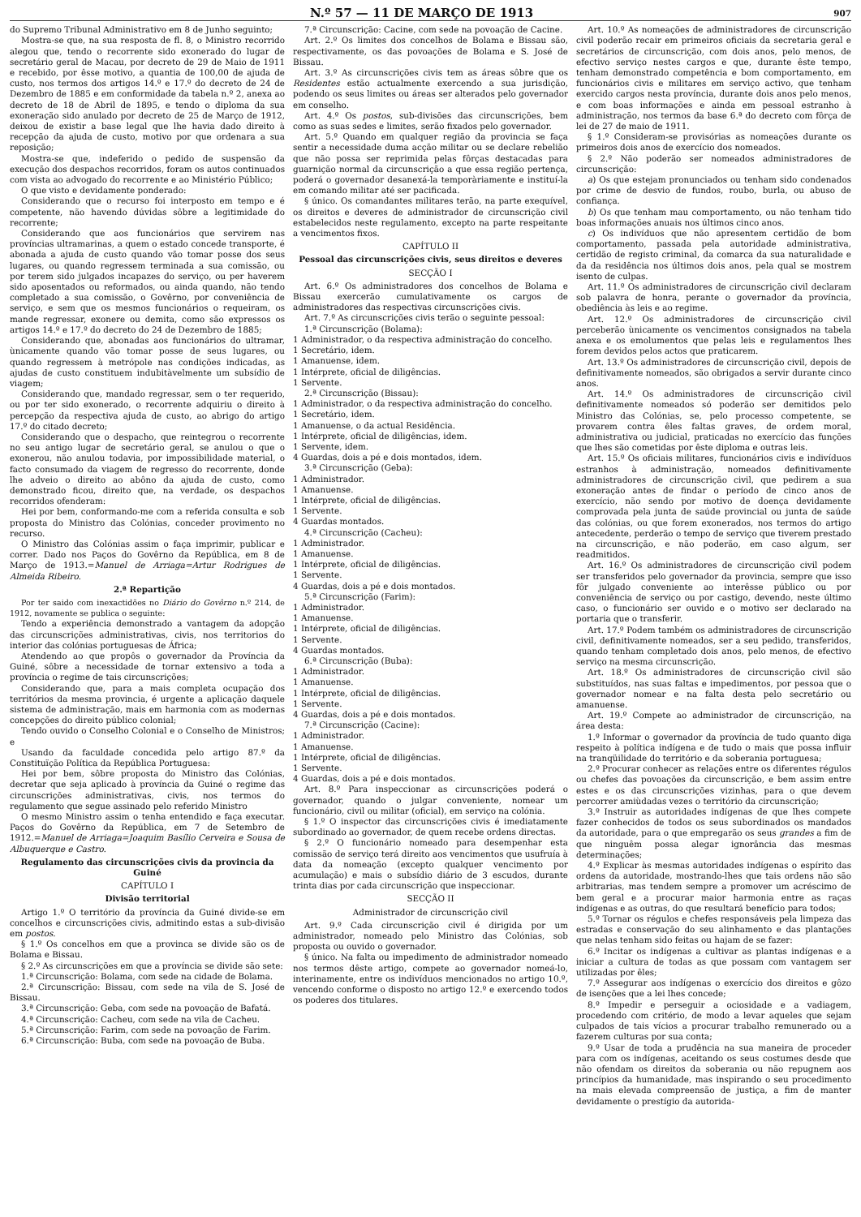N.º 57 — 11 DE MARÇO DE 1913 907
do Supremo Tribunal Administrativo em 8 de Junho seguinto;
Mostra-se que, na sua resposta de fl. 8, o Ministro recorrido alegou que, tendo o recorrente sido exonerado do lugar de secretário geral de Macau, por decreto de 29 de Maio de 1911 e recebido, por êsse motivo, a quantia de 100,00 de ajuda de custo, nos termos dos artigos 14.º e 17.º do decreto de 24 de Dezembro de 1885 e em conformidade da tabela n.º 2, anexa ao decreto de 18 de Abril de 1895, e tendo o diploma da sua exoneração sido anulado por decreto de 25 de Março de 1912, deixou de existir a base legal que lhe havia dado direito à recepção da ajuda de custo, motivo por que ordenara a sua reposição;
Mostra-se que, indeferido o pedido de suspensão da execução dos despachos recorridos, foram os autos continuados com vista ao advogado do recorrente e ao Ministério Público;
O que visto e devidamente ponderado:
Considerando que o recurso foi interposto em tempo e é competente, não havendo dúvidas sôbre a legitimidade do recorrente;
Considerando que aos funcionários que servirem nas províncias ultramarinas, a quem o estado concede transporte, é abonada a ajuda de custo quando vão tomar posse dos seus lugares, ou quando regressem terminada a sua comissão, ou por terem sido julgados incapazes do serviço, ou per haverem sido aposentados ou reformados, ou ainda quando, não tendo completado a sua comissão, o Govêrno, por conveniência de serviço, e sem que os mesmos funcionários o requeiram, os mande regressar, exonere ou demita, como são expressos os artigos 14.º e 17.º do decreto do 24 de Dezembro de 1885;
Considerando que, abonadas aos funcionários do ultramar, ùnicamente quando vão tomar posse de seus lugares, ou quando regressem à metrópole nas condições indicadas, as ajudas de custo constituem indubitàvelmente um subsídio de viagem;
Considerando que, mandado regressar, sem o ter requerido, ou por ter sido exonerado, o recorrente adquiriu o direito à percepção da respectiva ajuda de custo, ao abrigo do artigo 17.º do citado decreto;
Considerando que o despacho, que reintegrou o recorrente no seu antigo lugar de secretário geral, se anulou o que o exonerou, não anulou todavia, por impossibilidade material, o facto consumado da viagem de regresso do recorrente, donde lhe adveio o direito ao abôno da ajuda de custo, como demonstrado ficou, direito que, na verdade, os despachos recorridos ofenderam:
Hei por bem, conformando-me com a referida consulta e sob proposta do Ministro das Colónias, conceder provimento no recurso.
O Ministro das Colónias assim o faça imprimir, publicar e correr. Dado nos Paços do Govêrno da República, em 8 de Março de 1913.=Manuel de Arriaga=Artur Rodrigues de Almeida Ribeiro.
2.ª Repartição
Por ter saido com inexactidões no Diário do Govêrno n.º 214, de 1912, novamente se publica o seguinte:
Tendo a experiência demonstrado a vantagem da adopção das circunscrições administrativas, civis, nos territorios do interior das colónias portuguesas de África;
Atendendo ao que propôs o governador da Província da Guiné, sôbre a necessidade de tornar extensivo a toda a província o regime de tais circunscrições;
Considerando que, para a mais completa ocupação dos territórios da mesma provincia, é urgente a aplicação daquele sistema de administração, mais em harmonia com as modernas concepções do direito público colonial;
Tendo ouvido o Conselho Colonial e o Conselho de Ministros; e
Usando da faculdade concedida pelo artigo 87.º da Constituïção Política da República Portuguesa:
Hei por bem, sôbre proposta do Ministro das Colónias, decretar que seja aplicado à província da Guiné o regime das circunscrições administrativas, civis, nos termos do regulamento que segue assinado pelo referido Ministro
O mesmo Ministro assim o tenha entendido e faça executar. Paços do Govêrno da República, em 7 de Setembro de 1912.=Manuel de Arriaga=Joaquim Basílio Cerveira e Sousa de Albuquerque e Castro.
Regulamento das circunscrições civis da provincia da Guiné
CAPÍTULO I
Divisão territorial
Artigo 1.º O território da província da Guiné divide-se em concelhos e circunscrições civis, admitindo estas a sub-divisão em postos.
§ 1.º Os concelhos em que a provinca se divide são os de Bolama e Bissau.
§ 2.º As circunscrições em que a província se divide são sete:
1.ª Circunscrição: Bolama, com sede na cidade de Bolama.
2.ª Circunscrição: Bissau, com sede na vila de S. José de Bissau.
3.ª Circunscrição: Geba, com sede na povoação de Bafatá.
4.ª Circunscrição: Cacheu, com sede na vila de Cacheu.
5.ª Circunscrição: Farim, com sede na povoação de Farim.
6.ª Circunscrição: Buba, com sede na povoação de Buba.
7.ª Circunscrição: Cacine, com sede na povoação de Cacine.
Art. 2.º Os limites dos concelhos de Bolama e Bissau são, respectivamente, os das povoações de Bolama e S. José de Bissau.
Art. 3.º As circunscrições civis tem as áreas sôbre que os Residentes estão actualmente exercendo a sua jurisdição, podendo os seus limites ou áreas ser alterados pelo governador em conselho.
Art. 4.º Os postos, sub-divisões das circunscrições, bem como as suas sedes e limites, serão fixados pelo governador.
Art. 5.º Quando em qualquer região da provincia se faça sentir a necessidade duma acção militar ou se declare rebelião que não possa ser reprimida pelas fôrças destacadas para guarnição normal da circunscrição a que essa região pertença, poderá o governador desanexá-la temporàriamente e instituí-la em comando militar até ser pacificada.
§ único. Os comandantes militares terão, na parte exequível, os direitos e deveres de administrador de circunscrição civil estabelecidos neste regulamento, excepto na parte respeitante a vencimentos fixos.
CAPÍTULO II
Pessoal das circunscrições civis, seus direitos e deveres
SECÇÃO I
Art. 6.º Os administradores dos concelhos de Bolama e Bissau exercerão cumulativamente os cargos de administradores das respectivas circunscrições civis.
Art. 7.º As circunscrições civis terão o seguinte pessoal:
1.ª Circunscrição (Bolama):
1 Administrador, o da respectiva administração do concelho.
1 Secretário, idem.
1 Amanuense, idem.
1 Intérprete, oficial de diligências.
1 Servente.
2.ª Circunscrição (Bissau):
1 Administrador, o da respectiva administração do concelho.
1 Secretário, idem.
1 Amanuense, o da actual Residência.
1 Intérprete, oficial de diligências, idem.
1 Servente, idem.
4 Guardas, dois a pé e dois montados, idem.
3.ª Circunscrição (Geba):
1 Administrador.
1 Amanuense.
1 Intérprete, oficial de diligências.
1 Servente.
4 Guardas montados.
4.ª Circunscrição (Cacheu):
1 Administrador.
1 Amanuense.
1 Intérprete, oficial de diligências.
1 Servente.
4 Guardas, dois a pé e dois montados.
5.ª Circunscrição (Farim):
1 Administrador.
1 Amanuense.
1 Intérprete, oficial de diligências.
1 Servente.
4 Guardas montados.
6.ª Circunscrição (Buba):
1 Administrador.
1 Amanuense.
1 Intérprete, oficial de diligências.
1 Servente.
4 Guardas, dois a pé e dois montados.
7.ª Circunscrição (Cacine):
1 Administrador.
1 Amanuense.
1 Intérprete, oficial de diligências.
1 Servente.
4 Guardas, dois a pé e dois montados.
Art. 8.º Para inspeccionar as circunscrições poderá o governador, quando o julgar conveniente, nomear um funcionário, civil ou militar (oficial), em serviço na colónia.
§ 1.º O inspector das circunscrições civis é imediatamente subordinado ao governador, de quem recebe ordens directas.
§ 2.º O funcionário nomeado para desempenhar esta comissão de serviço terá direito aos vencimentos que usufruía à data da nomeação (excepto qualquer vencimento por acumulação) e mais o subsídio diário de 3 escudos, durante trinta dias por cada circunscrição que inspeccionar.
SECÇÃO II
Administrador de circunscrição civil
Art. 9.º Cada circunscrição civil é dirigida por um administrador, nomeado pelo Ministro das Colónias, sob proposta ou ouvido o governador.
§ único. Na falta ou impedimento de administrador nomeado nos termos dêste artigo, compete ao governador nomeá-lo, interinamente, entre os indivíduos mencionados no artigo 10.º, vencendo conforme o disposto no artigo 12.º e exercendo todos os poderes dos titulares.
Art. 10.º As nomeações de administradores de circunscrição civil poderão recair em primeiros oficiais da secretaria geral e secretários de circunscrição, com dois anos, pelo menos, de efectivo serviço nestes cargos e que, durante êste tempo, tenham demonstrado competência e bom comportamento, em funcionários civis e militares em serviço activo, que tenham exercido cargos nesta província, durante dois anos pelo menos, e com boas informações e ainda em pessoal estranho à administração, nos termos da base 6.ª do decreto com fôrça de lei de 27 de maio de 1911.
§ 1.º Consideram-se provisórias as nomeações durante os primeiros dois anos de exercício dos nomeados.
§ 2.º Não poderão ser nomeados administradores de circunscrição:
a) Os que estejam pronunciados ou tenham sido condenados por crime de desvio de fundos, roubo, burla, ou abuso de confiança.
b) Os que tenham mau comportamento, ou não tenham tido boas informações anuais nos últimos cinco anos.
c) Os indivíduos que não apresentem certidão de bom comportamento, passada pela autoridade administrativa, certidão de registo criminal, da comarca da sua naturalidade e da da residência nos últimos dois anos, pela qual se mostrem isento de culpas.
Art. 11.º Os administradores de circunscrição civil declaram sob palavra de honra, perante o governador da província, obediência às leis e ao regime.
Art. 12.º Os administradores de circunscrição civil perceberão ùnicamente os vencimentos consignados na tabela anexa e os emolumentos que pelas leis e regulamentos lhes forem devidos pelos actos que praticarem.
Art. 13.º Os administradores de circunscrição civil, depois de definitivamente nomeados, são obrigados a servir durante cinco anos.
Art. 14.º Os administradores de circunscrição civil definitivamente nomeados só poderão ser demitidos pelo Ministro das Colónias, se, pelo processo competente, se provarem contra êles faltas graves, de ordem moral, administrativa ou judicial, praticadas no exercício das funções que lhes são cometidas por êste diploma e outras leis.
Art. 15.º Os oficiais militares, funcionários civis e indivíduos estranhos à administração, nomeados definitivamente administradores de circunscrição civil, que pedirem a sua exoneração antes de findar o período de cinco anos de exercício, não sendo por motivo de doença devidamente comprovada pela junta de saúde provincial ou junta de saúde das colónias, ou que forem exonerados, nos termos do artigo antecedente, perderão o tempo de serviço que tiverem prestado na circunscrição, e não poderão, em caso algum, ser readmitidos.
Art. 16.º Os administradores de circunscrição civil podem ser transferidos pelo governador da provincia, sempre que isso fôr julgado conveniente ao interêsse público ou por conveniência de serviço ou por castigo, devendo, neste último caso, o funcionário ser ouvido e o motivo ser declarado na portaria que o transferir.
Art. 17.º Podem também os administradores de circunscrição civil, definitivamente nomeados, ser a seu pedido, transferidos, quando tenham completado dois anos, pelo menos, de efectivo serviço na mesma circunscrição.
Art. 18.º Os administradores de circunscrição civil são substituídos, nas suas faltas e impedimentos, por pessoa que o governador nomear e na falta desta pelo secretário ou amanuense.
Art. 19.º Compete ao administrador de circunscrição, na área desta:
1.º Informar o governador da província de tudo quanto diga respeito à política indígena e de tudo o mais que possa influir na tranqüilidade do território e da soberania portuguesa;
2.º Procurar conhecer as relações entre os diferentes régulos ou chefes das povoações da circunscrição, e bem assim entre estes e os das circunscrições vizinhas, para o que devem percorrer amiùdadas vezes o território da circunscrição;
3.º Instruir as autoridades indígenas de que lhes compete fazer conhecidos de todos os seus subordinados os mandados da autoridade, para o que empregarão os seus grandes a fim de que ninguêm possa alegar ignorância das mesmas determinações;
4.º Explicar às mesmas autoridades indígenas o espírito das ordens da autoridade, mostrando-lhes que tais ordens não são arbitrarias, mas tendem sempre a promover um acréscimo de bem geral e a procurar maior harmonia entre as raças indígenas e as outras, do que resultará benefício para todos;
5.º Tornar os régulos e chefes responsáveis pela limpeza das estradas e conservação do seu alinhamento e das plantações que nelas tenham sido feitas ou hajam de se fazer:
6.º Incitar os indígenas a cultivar as plantas indígenas e a iniciar a cultura de todas as que possam com vantagem ser utilizadas por êles;
7.º Assegurar aos indígenas o exercício dos direitos e gôzo de isenções que a lei lhes concede;
8.º Impedir e perseguir a ociosidade e a vadiagem, procedendo com critério, de modo a levar aqueles que sejam culpados de tais vícios a procurar trabalho remunerado ou a fazerem culturas por sua conta;
9.º Usar de toda a prudência na sua maneira de proceder para com os indígenas, aceitando os seus costumes desde que não ofendam os direitos da soberania ou não repugnem aos princípios da humanidade, mas inspirando o seu procedimento na mais elevada compreensão de justiça, a fim de manter devidamente o prestígio da autorida-